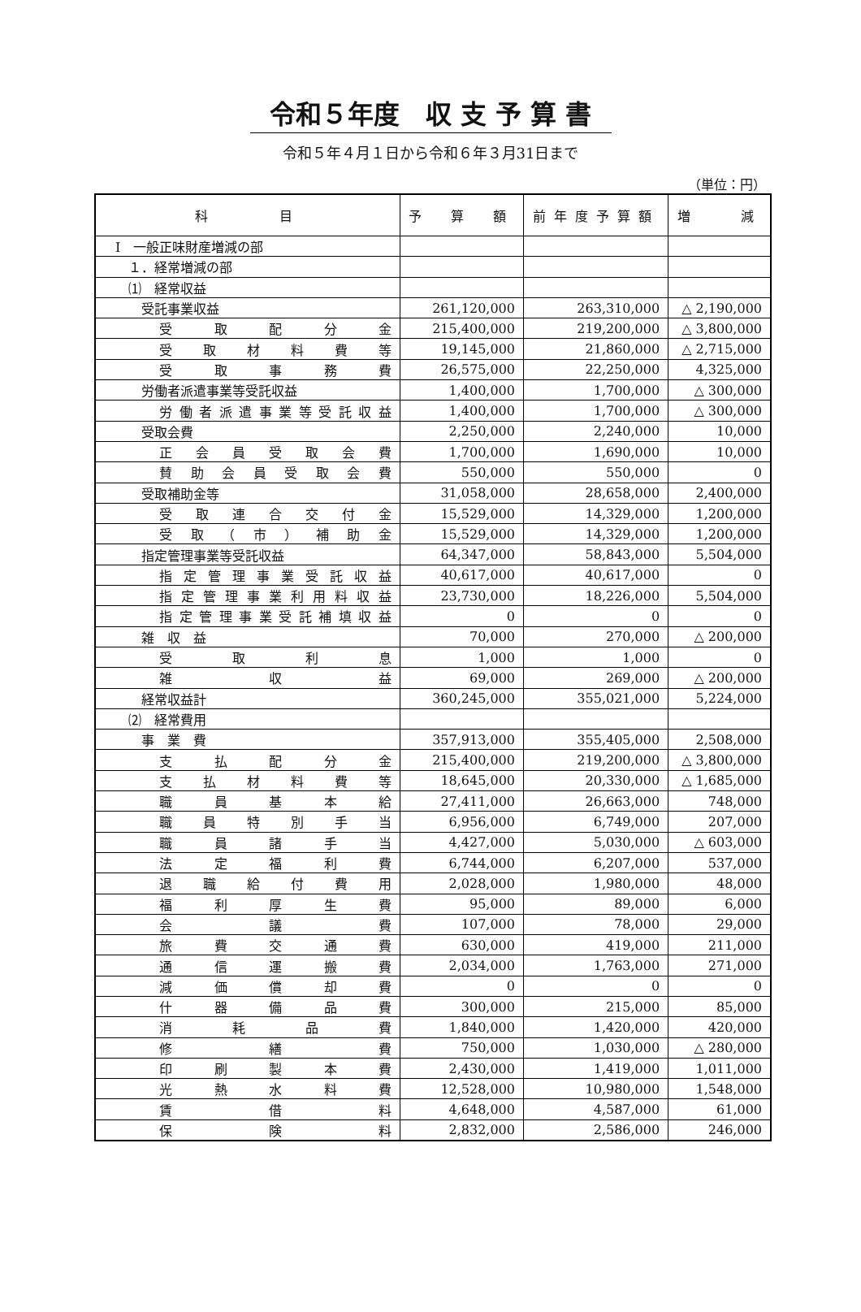令和５年度　収 支 予 算 書
令和５年４月１日から令和６年３月31日まで
（単位：円）
| 科 目 | 予 算 額 | 前年度予算額 | 増 減 |
| --- | --- | --- | --- |
| Ⅰ 一般正味財産増減の部 | | | |
| １．経常増減の部 | | | |
| ⑴ 経常収益 | | | |
| 受託事業収益 | 261,120,000 | 263,310,000 | △ 2,190,000 |
| 受取配分金 | 215,400,000 | 219,200,000 | △ 3,800,000 |
| 受取材料費等 | 19,145,000 | 21,860,000 | △ 2,715,000 |
| 受取事務費 | 26,575,000 | 22,250,000 | 4,325,000 |
| 労働者派遣事業等受託収益 | 1,400,000 | 1,700,000 | △ 300,000 |
| 労働者派遣事業等受託収益 | 1,400,000 | 1,700,000 | △ 300,000 |
| 受取会費 | 2,250,000 | 2,240,000 | 10,000 |
| 正会員受取会費 | 1,700,000 | 1,690,000 | 10,000 |
| 賛助会員受取会費 | 550,000 | 550,000 | 0 |
| 受取補助金等 | 31,058,000 | 28,658,000 | 2,400,000 |
| 受取連合交付金 | 15,529,000 | 14,329,000 | 1,200,000 |
| 受取（市）補助金 | 15,529,000 | 14,329,000 | 1,200,000 |
| 指定管理事業等受託収益 | 64,347,000 | 58,843,000 | 5,504,000 |
| 指定管理事業受託収益 | 40,617,000 | 40,617,000 | 0 |
| 指定管理事業利用料収益 | 23,730,000 | 18,226,000 | 5,504,000 |
| 指定管理事業受託補填収益 | 0 | 0 | 0 |
| 雑 収 益 | 70,000 | 270,000 | △ 200,000 |
| 受取利息 | 1,000 | 1,000 | 0 |
| 雑収益 | 69,000 | 269,000 | △ 200,000 |
| 経常収益計 | 360,245,000 | 355,021,000 | 5,224,000 |
| ⑵ 経常費用 | | | |
| 事 業 費 | 357,913,000 | 355,405,000 | 2,508,000 |
| 支払配分金 | 215,400,000 | 219,200,000 | △ 3,800,000 |
| 支払材料費等 | 18,645,000 | 20,330,000 | △ 1,685,000 |
| 職員基本給 | 27,411,000 | 26,663,000 | 748,000 |
| 職員特別手当 | 6,956,000 | 6,749,000 | 207,000 |
| 職員諸手当 | 4,427,000 | 5,030,000 | △ 603,000 |
| 法定福利費 | 6,744,000 | 6,207,000 | 537,000 |
| 退職給付費用 | 2,028,000 | 1,980,000 | 48,000 |
| 福利厚生費 | 95,000 | 89,000 | 6,000 |
| 会議費 | 107,000 | 78,000 | 29,000 |
| 旅費交通費 | 630,000 | 419,000 | 211,000 |
| 通信運搬費 | 2,034,000 | 1,763,000 | 271,000 |
| 減価償却費 | 0 | 0 | 0 |
| 什器備品費 | 300,000 | 215,000 | 85,000 |
| 消耗品費 | 1,840,000 | 1,420,000 | 420,000 |
| 修繕費 | 750,000 | 1,030,000 | △ 280,000 |
| 印刷製本費 | 2,430,000 | 1,419,000 | 1,011,000 |
| 光熱水料費 | 12,528,000 | 10,980,000 | 1,548,000 |
| 賃借料 | 4,648,000 | 4,587,000 | 61,000 |
| 保険料 | 2,832,000 | 2,586,000 | 246,000 |